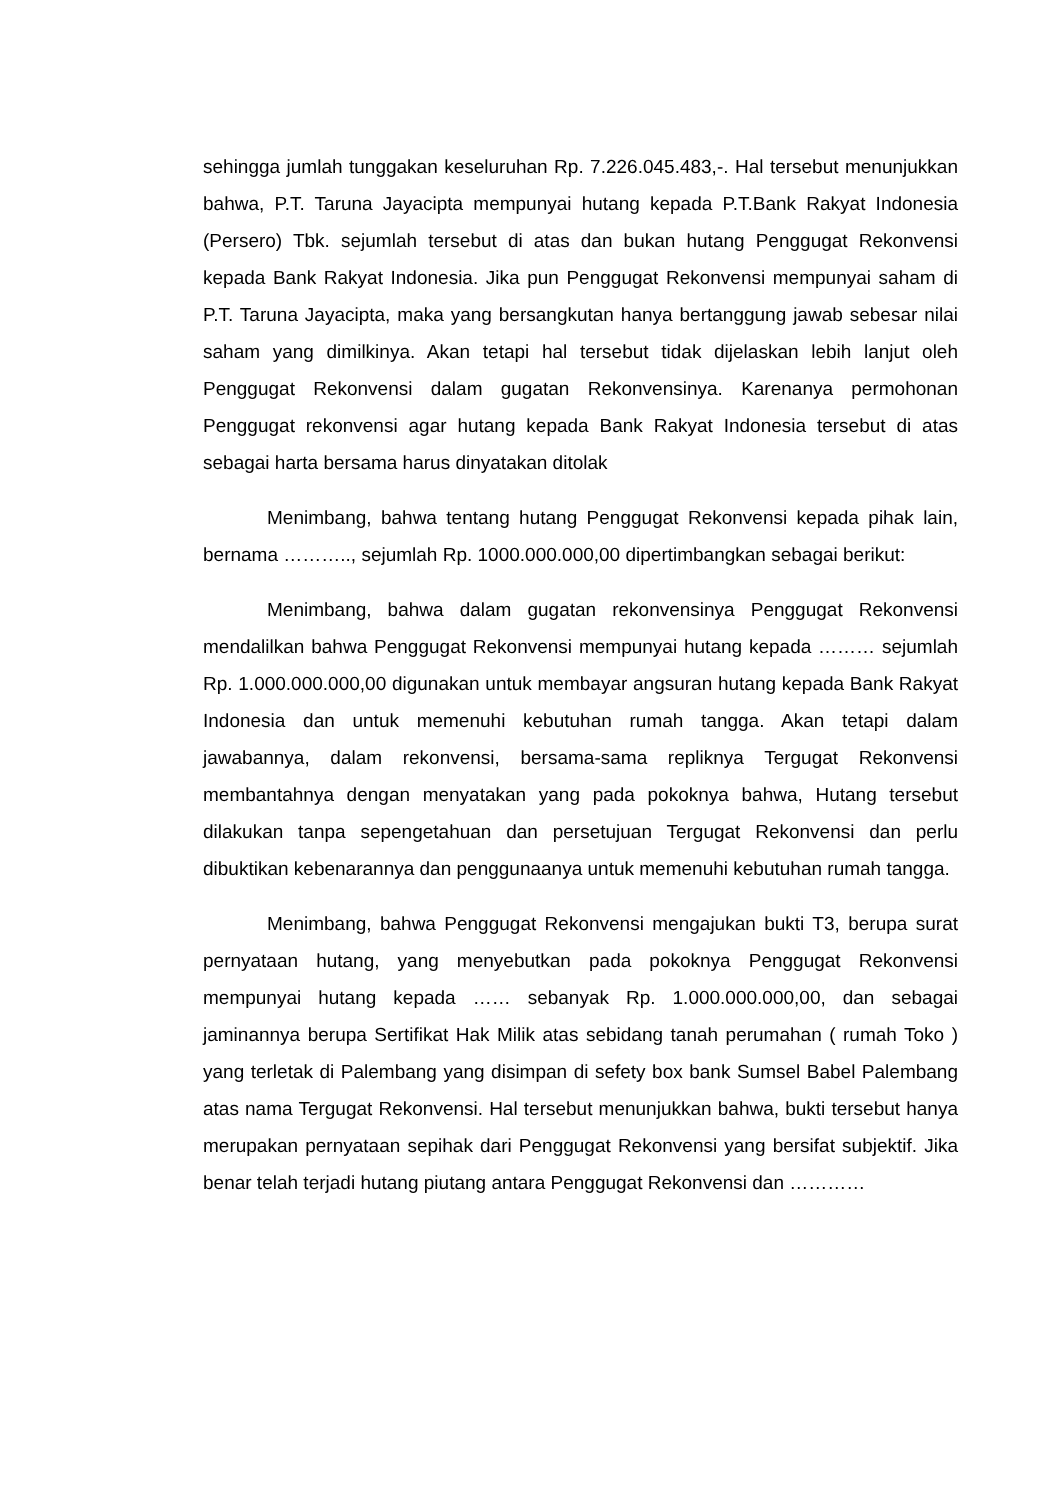sehingga jumlah tunggakan keseluruhan Rp. 7.226.045.483,-. Hal tersebut menunjukkan bahwa, P.T. Taruna Jayacipta mempunyai hutang kepada P.T.Bank Rakyat Indonesia (Persero) Tbk. sejumlah tersebut di atas dan bukan hutang Penggugat Rekonvensi kepada Bank Rakyat Indonesia. Jika pun Penggugat Rekonvensi mempunyai saham di P.T. Taruna Jayacipta, maka yang bersangkutan hanya bertanggung jawab sebesar nilai saham yang dimilkinya. Akan tetapi hal tersebut tidak dijelaskan lebih lanjut oleh Penggugat Rekonvensi dalam gugatan Rekonvensinya. Karenanya permohonan Penggugat rekonvensi agar hutang kepada Bank Rakyat Indonesia tersebut di atas sebagai harta bersama harus dinyatakan ditolak
Menimbang, bahwa tentang hutang Penggugat Rekonvensi kepada pihak lain, bernama ……….., sejumlah Rp. 1000.000.000,00 dipertimbangkan sebagai berikut:
Menimbang, bahwa dalam gugatan rekonvensinya Penggugat Rekonvensi mendalilkan bahwa Penggugat Rekonvensi mempunyai hutang kepada ……… sejumlah Rp. 1.000.000.000,00 digunakan untuk membayar angsuran hutang kepada Bank Rakyat Indonesia dan untuk memenuhi kebutuhan rumah tangga. Akan tetapi dalam jawabannya, dalam rekonvensi, bersama-sama repliknya Tergugat Rekonvensi membantahnya dengan menyatakan yang pada pokoknya bahwa, Hutang tersebut dilakukan tanpa sepengetahuan dan persetujuan Tergugat Rekonvensi dan perlu dibuktikan kebenarannya dan penggunaanya untuk memenuhi kebutuhan rumah tangga.
Menimbang, bahwa Penggugat Rekonvensi mengajukan bukti T3, berupa surat pernyataan hutang, yang menyebutkan pada pokoknya Penggugat Rekonvensi mempunyai hutang kepada …… sebanyak Rp. 1.000.000.000,00, dan sebagai jaminannya berupa Sertifikat Hak Milik atas sebidang tanah perumahan ( rumah Toko ) yang terletak di Palembang yang disimpan di sefety box bank Sumsel Babel Palembang atas nama Tergugat Rekonvensi. Hal tersebut menunjukkan bahwa, bukti tersebut hanya merupakan pernyataan sepihak dari Penggugat Rekonvensi yang bersifat subjektif. Jika benar telah terjadi hutang piutang antara Penggugat Rekonvensi dan …………